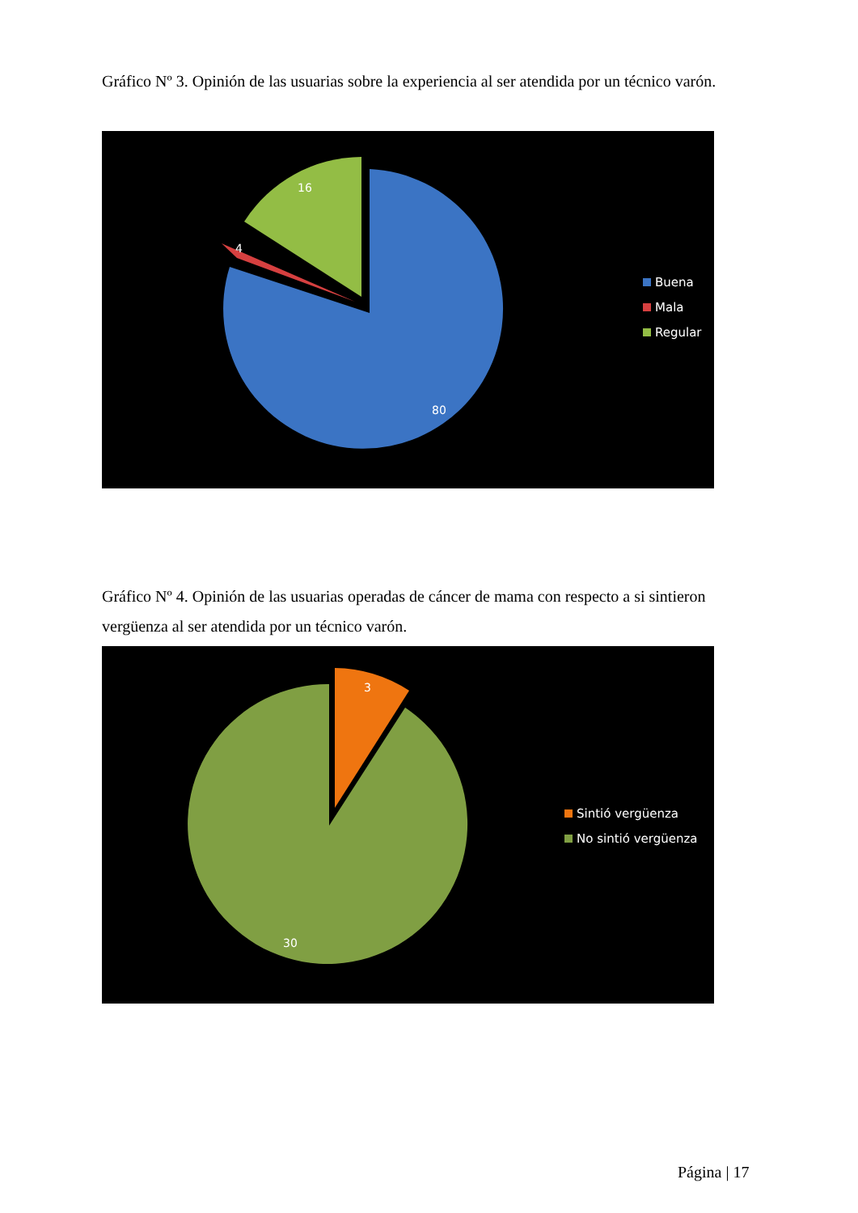Gráfico Nº 3. Opinión de las usuarias sobre la experiencia al ser atendida por un técnico varón.
80
4
16
Buena
Mala
Regular
Gráfico Nº 4. Opinión de las usuarias operadas de cáncer de mama con respecto a si sintieron vergüenza al ser atendida por un técnico varón.
30
3
Sintió vergüenza
No sintió vergüenza
Página | 17